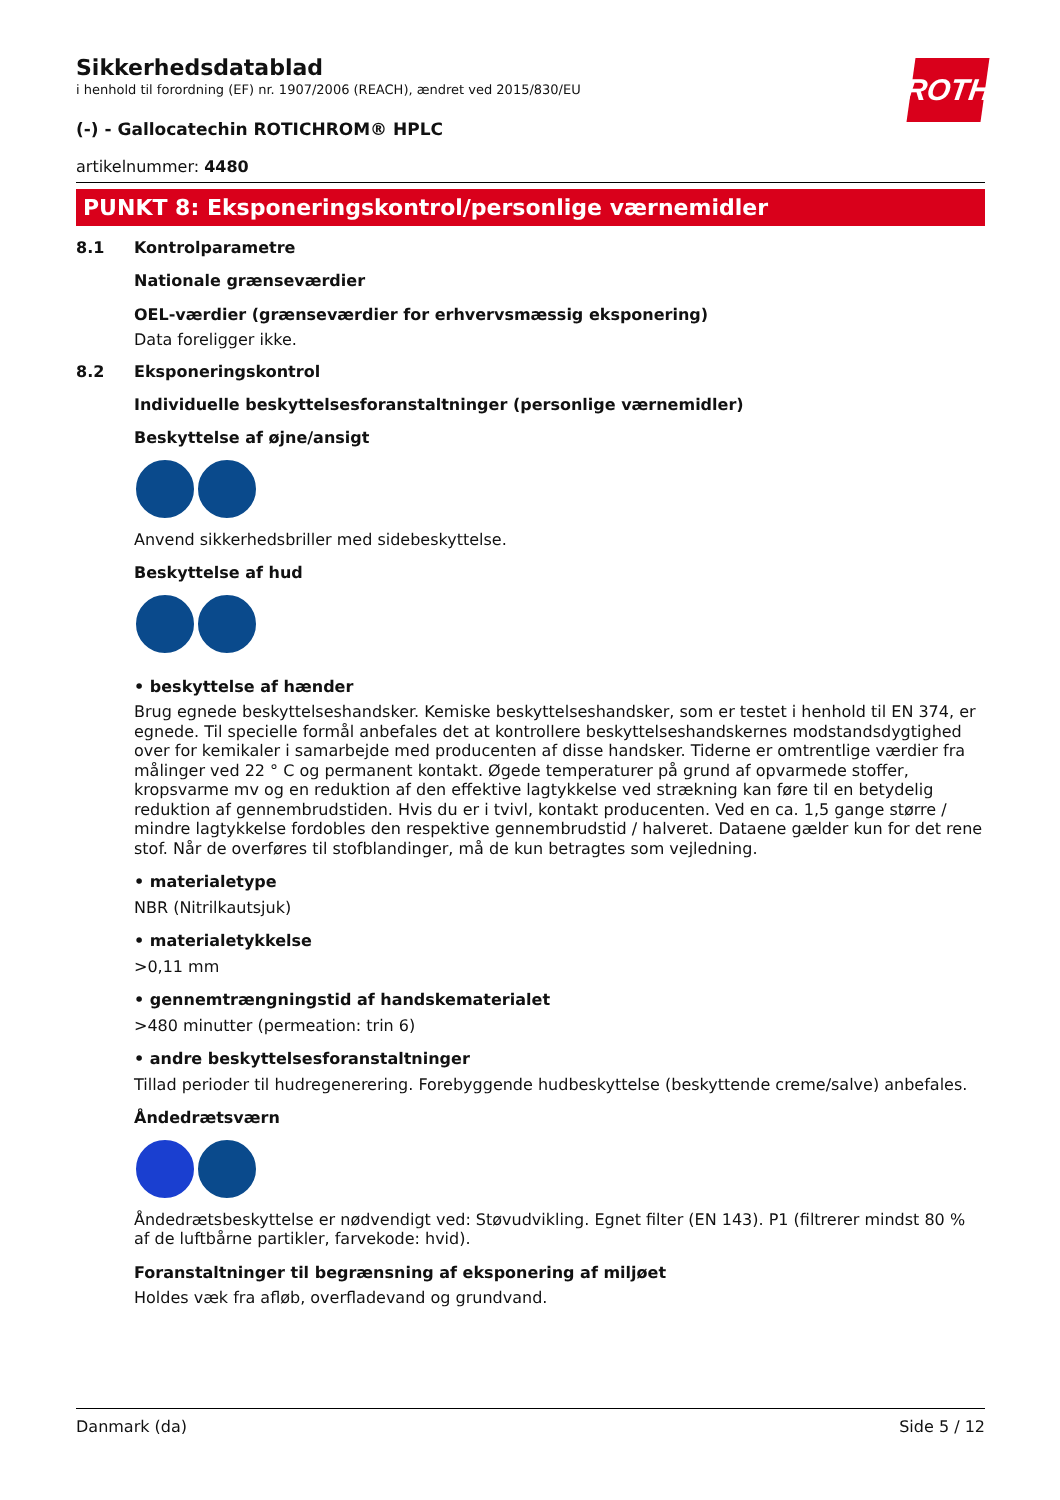Sikkerhedsdatablad
i henhold til forordning (EF) nr. 1907/2006 (REACH), ændret ved 2015/830/EU
ROTH
(-) - Gallocatechin ROTICHROM® HPLC
artikelnummer: 4480
PUNKT 8: Eksponeringskontrol/personlige værnemidler
8.1 Kontrolparametre
Nationale grænseværdier
OEL-værdier (grænseværdier for erhvervsmæssig eksponering)
Data foreligger ikke.
8.2 Eksponeringskontrol
Individuelle beskyttelsesforanstaltninger (personlige værnemidler)
Beskyttelse af øjne/ansigt
Anvend sikkerhedsbriller med sidebeskyttelse.
Beskyttelse af hud
• beskyttelse af hænder
Brug egnede beskyttelseshandsker. Kemiske beskyttelseshandsker, som er testet i henhold til EN 374, er egnede. Til specielle formål anbefales det at kontrollere beskyttelseshandskernes modstandsdygtighed over for kemikaler i samarbejde med producenten af disse handsker. Tiderne er omtrentlige værdier fra målinger ved 22 ° C og permanent kontakt. Øgede temperaturer på grund af opvarmede stoffer, kropsvarme mv og en reduktion af den effektive lagtykkelse ved strækning kan føre til en betydelig reduktion af gennembrudstiden. Hvis du er i tvivl, kontakt producenten. Ved en ca. 1,5 gange større / mindre lagtykkelse fordobles den respektive gennembrudstid / halveret. Dataene gælder kun for det rene stof. Når de overføres til stofblandinger, må de kun betragtes som vejledning.
• materialetype
NBR (Nitrilkautsjuk)
• materialetykkelse
>0,11 mm
• gennemtrængningstid af handskematerialet
>480 minutter (permeation: trin 6)
• andre beskyttelsesforanstaltninger
Tillad perioder til hudregenerering. Forebyggende hudbeskyttelse (beskyttende creme/salve) anbefales.
Åndedrætsværn
Åndedrætsbeskyttelse er nødvendigt ved: Støvudvikling. Egnet filter (EN 143). P1 (filtrerer mindst 80 % af de luftbårne partikler, farvekode: hvid).
Foranstaltninger til begrænsning af eksponering af miljøet
Holdes væk fra afløb, overfladevand og grundvand.
Danmark (da) Side 5 / 12